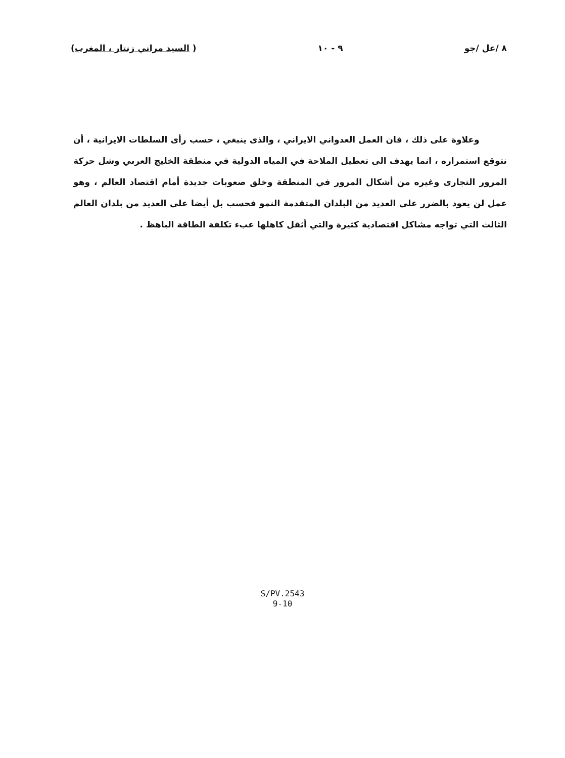٨ /عل /جو ٩ - ١٠ ( السيد مراني زنتار ، المغرب)
وعلاوة على ذلك ، فان العمل العدواني الايراني ، والذى ينبغي ، حسب رأى السلطات الايرانية ، أن نتوقع استمراره ، انما يهدف الى تعطيل الملاحة في المياه الدولية في منطقة الخليج العربي وشل حركة المرور التجارى وغيره من أشكال المرور في المنطقة وخلق صعوبات جديدة أمام اقتصاد العالم ، وهو عمل لن يعود بالضرر على العديد من البلدان المتقدمة النمو فحسب بل أيضا على العديد من بلدان العالم الثالث التي تواجه مشاكل اقتصادية كثيرة والتي أثقل كاهلها عبء تكلفة الطاقة الباهظ .
S/PV.2543
9-10